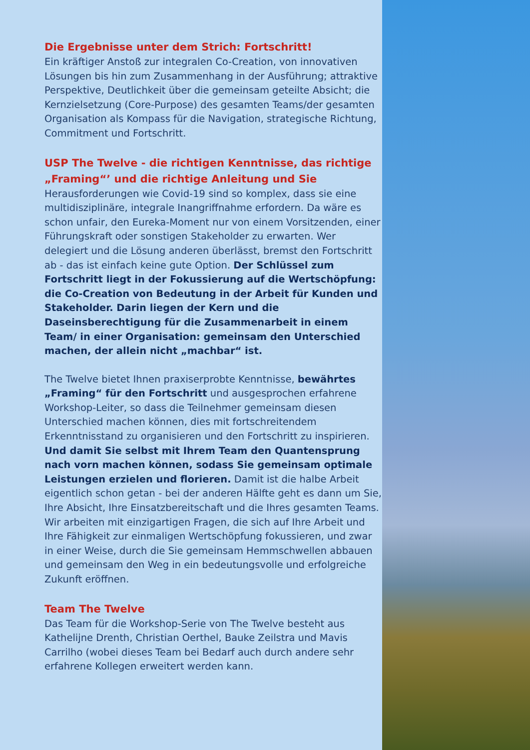Die Ergebnisse unter dem Strich: Fortschritt!
Ein kräftiger Anstoß zur integralen Co-Creation, von innovativen Lösungen bis hin zum Zusammenhang in der Ausführung; attraktive Perspektive, Deutlichkeit über die gemeinsam geteilte Absicht; die Kernzielsetzung (Core-Purpose) des gesamten Teams/der gesamten Organisation als Kompass für die Navigation, strategische Richtung, Commitment und Fortschritt.
USP The Twelve - die richtigen Kenntnisse, das richtige „Framing“’ und die richtige Anleitung und Sie
Herausforderungen wie Covid-19 sind so komplex, dass sie eine multidisziplinäre, integrale Inangriffnahme erfordern. Da wäre es schon unfair, den Eureka-Moment nur von einem Vorsitzenden, einer Führungskraft oder sonstigen Stakeholder zu erwarten. Wer delegiert und die Lösung anderen überlässt, bremst den Fortschritt ab - das ist einfach keine gute Option. Der Schlüssel zum Fortschritt liegt in der Fokussierung auf die Wertschöpfung: die Co-Creation von Bedeutung in der Arbeit für Kunden und Stakeholder. Darin liegen der Kern und die Daseinsberechtigung für die Zusammenarbeit in einem Team/ in einer Organisation: gemeinsam den Unterschied machen, der allein nicht „machbar“ ist.
The Twelve bietet Ihnen praxiserprobte Kenntnisse, bewährtes „Framing“ für den Fortschritt und ausgesprochen erfahrene Workshop-Leiter, so dass die Teilnehmer gemeinsam diesen Unterschied machen können, dies mit fortschreitendem Erkenntnisstand zu organisieren und den Fortschritt zu inspirieren. Und damit Sie selbst mit Ihrem Team den Quantensprung nach vorn machen können, sodass Sie gemeinsam optimale Leistungen erzielen und florieren. Damit ist die halbe Arbeit eigentlich schon getan - bei der anderen Hälfte geht es dann um Sie, Ihre Absicht, Ihre Einsatzbereitschaft und die Ihres gesamten Teams. Wir arbeiten mit einzigartigen Fragen, die sich auf Ihre Arbeit und Ihre Fähigkeit zur einmaligen Wertschöpfung fokussieren, und zwar in einer Weise, durch die Sie gemeinsam Hemmschwellen abbauen und gemeinsam den Weg in ein bedeutungsvolle und erfolgreiche Zukunft eröffnen.
Team The Twelve
Das Team für die Workshop-Serie von The Twelve besteht aus Kathelijne Drenth, Christian Oerthel, Bauke Zeilstra und Mavis Carrilho (wobei dieses Team bei Bedarf auch durch andere sehr erfahrene Kollegen erweitert werden kann.